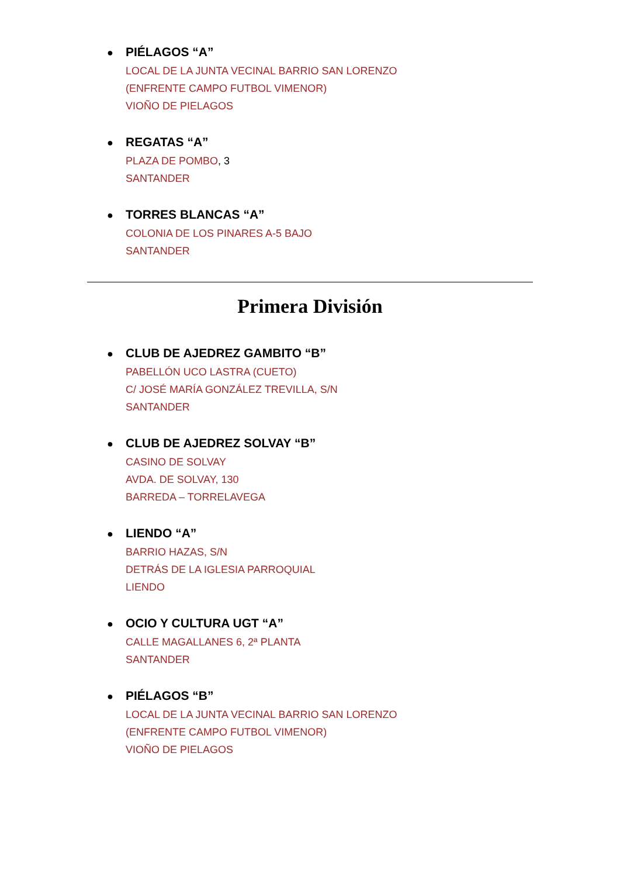● PIÉLAGOS “A”
LOCAL DE LA JUNTA VECINAL BARRIO SAN LORENZO
(ENFRENTE CAMPO FUTBOL VIMENOR)
VIOÑO DE PIELAGOS
● REGATAS “A”
PLAZA DE POMBO, 3
SANTANDER
● TORRES BLANCAS “A”
COLONIA DE LOS PINARES A-5 BAJO
SANTANDER
Primera División
● CLUB DE AJEDREZ GAMBITO “B”
PABELLÓN UCO LASTRA (CUETO)
C/ JOSÉ MARÍA GONZÁLEZ TREVILLA, S/N
SANTANDER
● CLUB DE AJEDREZ SOLVAY “B”
CASINO DE SOLVAY
AVDA. DE SOLVAY, 130
BARREDA – TORRELAVEGA
● LIENDO “A”
BARRIO HAZAS, S/N
DETRÁS DE LA IGLESIA PARROQUIAL
LIENDO
● OCIO Y CULTURA UGT “A”
CALLE MAGALLANES 6, 2ª PLANTA
SANTANDER
● PIÉLAGOS “B”
LOCAL DE LA JUNTA VECINAL BARRIO SAN LORENZO
(ENFRENTE CAMPO FUTBOL VIMENOR)
VIOÑO DE PIELAGOS